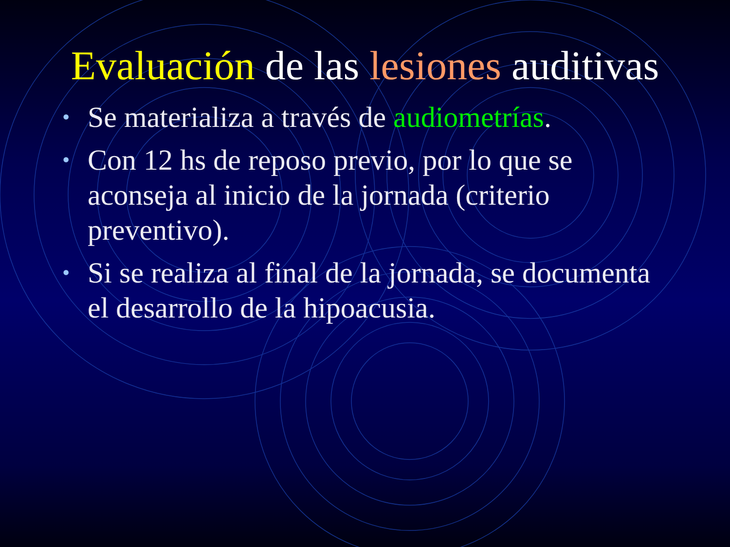Evaluación de las lesiones auditivas
• Se materializa a través de audiometrías.
• Con 12 hs de reposo previo, por lo que se aconseja al inicio de la jornada (criterio preventivo).
• Si se realiza al final de la jornada, se documenta el desarrollo de la hipoacusia.